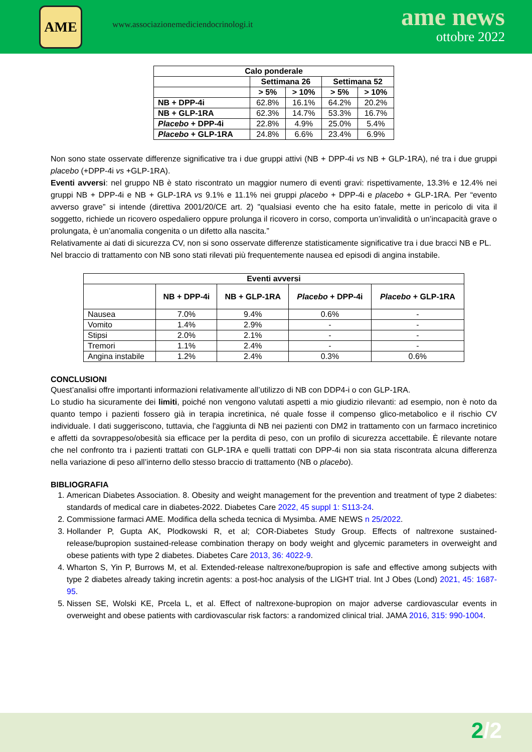AME
www.associazionemediciendocrinologi.it
ame news
ottobre 2022
| Calo ponderale | | | | |
| --- | --- | --- | --- | --- |
| | Settimana 26 | | Settimana 52 | |
| | > 5% | > 10% | > 5% | > 10% |
| NB + DPP-4i | 62.8% | 16.1% | 64.2% | 20.2% |
| NB + GLP-1RA | 62.3% | 14.7% | 53.3% | 16.7% |
| Placebo + DPP-4i | 22.8% | 4.9% | 25.0% | 5.4% |
| Placebo + GLP-1RA | 24.8% | 6.6% | 23.4% | 6.9% |
Non sono state osservate differenze significative tra i due gruppi attivi (NB + DPP-4i vs NB + GLP-1RA), né tra i due gruppi placebo (+DPP-4i vs +GLP-1RA).
Eventi avversi: nel gruppo NB è stato riscontrato un maggior numero di eventi gravi: rispettivamente, 13.3% e 12.4% nei gruppi NB + DPP-4i e NB + GLP-1RA vs 9.1% e 11.1% nei gruppi placebo + DPP-4i e placebo + GLP-1RA. Per “evento avverso grave” si intende (direttiva 2001/20/CE art. 2) "qualsiasi evento che ha esito fatale, mette in pericolo di vita il soggetto, richiede un ricovero ospedaliero oppure prolunga il ricovero in corso, comporta un’invalidità o un’incapacità grave o prolungata, è un’anomalia congenita o un difetto alla nascita.”
Relativamente ai dati di sicurezza CV, non si sono osservate differenze statisticamente significative tra i due bracci NB e PL.
Nel braccio di trattamento con NB sono stati rilevati più frequentemente nausea ed episodi di angina instabile.
| Eventi avversi | | | | |
| --- | --- | --- | --- | --- |
| | NB + DPP-4i | NB + GLP-1RA | Placebo + DPP-4i | Placebo + GLP-1RA |
| Nausea | 7.0% | 9.4% | 0.6% | - |
| Vomito | 1.4% | 2.9% | - | - |
| Stipsi | 2.0% | 2.1% | - | - |
| Tremori | 1.1% | 2.4% | - | - |
| Angina instabile | 1.2% | 2.4% | 0.3% | 0.6% |
CONCLUSIONI
Quest’analisi offre importanti informazioni relativamente all’utilizzo di NB con DDP4-i o con GLP-1RA.
Lo studio ha sicuramente dei limiti, poiché non vengono valutati aspetti a mio giudizio rilevanti: ad esempio, non è noto da quanto tempo i pazienti fossero già in terapia incretinica, né quale fosse il compenso glico-metabolico e il rischio CV individuale. I dati suggeriscono, tuttavia, che l'aggiunta di NB nei pazienti con DM2 in trattamento con un farmaco incretinico e affetti da sovrappeso/obesità sia efficace per la perdita di peso, con un profilo di sicurezza accettabile. È rilevante notare che nel confronto tra i pazienti trattati con GLP-1RA e quelli trattati con DPP-4i non sia stata riscontrata alcuna differenza nella variazione di peso all’interno dello stesso braccio di trattamento (NB o placebo).
BIBLIOGRAFIA
1. American Diabetes Association. 8. Obesity and weight management for the prevention and treatment of type 2 diabetes: standards of medical care in diabetes-2022. Diabetes Care 2022, 45 suppl 1: S113-24.
2. Commissione farmaci AME. Modifica della scheda tecnica di Mysimba. AME NEWS n 25/2022.
3. Hollander P, Gupta AK, Plodkowski R, et al; COR-Diabetes Study Group. Effects of naltrexone sustained-release/bupropion sustained-release combination therapy on body weight and glycemic parameters in overweight and obese patients with type 2 diabetes. Diabetes Care 2013, 36: 4022-9.
4. Wharton S, Yin P, Burrows M, et al. Extended-release naltrexone/bupropion is safe and effective among subjects with type 2 diabetes already taking incretin agents: a post-hoc analysis of the LIGHT trial. Int J Obes (Lond) 2021, 45: 1687-95.
5. Nissen SE, Wolski KE, Prcela L, et al. Effect of naltrexone-bupropion on major adverse cardiovascular events in overweight and obese patients with cardiovascular risk factors: a randomized clinical trial. JAMA 2016, 315: 990-1004.
2/2